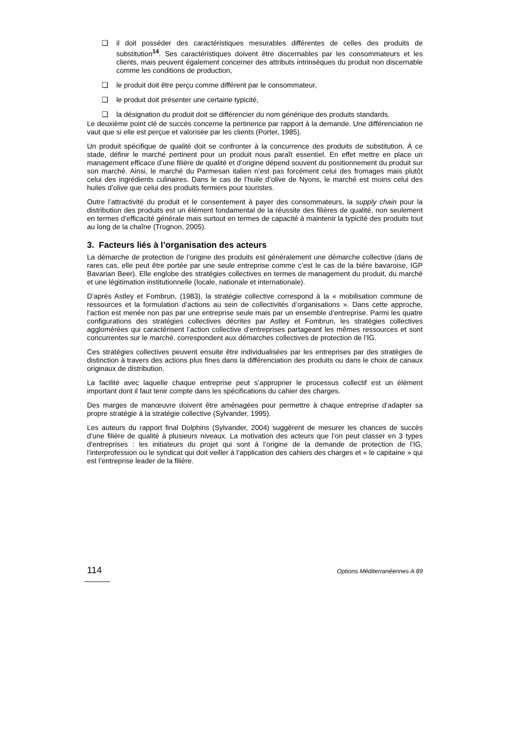❑ il doit posséder des caractéristiques mesurables différentes de celles des produits de substitution<sup>14</sup>. Ses caractéristiques doivent être discernables par les consommateurs et les clients, mais peuvent également concerner des attributs intrinsèques du produit non discernable comme les conditions de production,
❑ le produit doit être perçu comme différent par le consommateur,
❑ le produit doit présenter une certaine typicité,
❑ la désignation du produit doit se différencier du nom générique des produits standards.
Le deuxième point clé de succès concerne la pertinence par rapport à la demande. Une différenciation ne vaut que si elle est perçue et valorisée par les clients (Porter, 1985).
Un produit spécifique de qualité doit se confronter à la concurrence des produits de substitution. À ce stade, définir le marché pertinent pour un produit nous paraît essentiel. En effet mettre en place un management efficace d’une filière de qualité et d’origine dépend souvent du positionnement du produit sur son marché. Ainsi, le marché du Parmesan italien n’est pas forcément celui des fromages mais plutôt celui des ingrédients culinaires. Dans le cas de l’huile d’olive de Nyons, le marché est moins celui des huiles d’olive que celui des produits fermiers pour touristes.
Outre l’attractivité du produit et le consentement à payer des consommateurs, la supply chain pour la distribution des produits est un élément fondamental de la réussite des filières de qualité, non seulement en termes d’efficacité générale mais surtout en termes de capacité à maintenir la typicité des produits tout au long de la chaîne (Trognon, 2005).
3. Facteurs liés à l’organisation des acteurs
La démarche de protection de l’origine des produits est généralement une démarche collective (dans de rares cas, elle peut être portée par une seule entreprise comme c’est le cas de la bière bavaroise, IGP Bavarian Beer). Elle englobe des stratégies collectives en termes de management du produit, du marché et une légitimation institutionnelle (locale, nationale et internationale).
D’après Astley et Fombrun, (1983), la stratégie collective correspond à la « mobilisation commune de ressources et la formulation d’actions au sein de collectivités d’organisations ». Dans cette approche, l’action est menée non pas par une entreprise seule mais par un ensemble d’entreprise. Parmi les quatre configurations des stratégies collectives décrites par Astley et Fombrun, les stratégies collectives agglomérées qui caractérisent l’action collective d’entreprises partageant les mêmes ressources et sont concurrentes sur le marché, correspondent aux démarches collectives de protection de l’IG.
Ces stratégies collectives peuvent ensuite être individualisées par les entreprises par des stratégies de distinction à travers des actions plus fines dans la différenciation des produits ou dans le choix de canaux originaux de distribution.
La facilité avec laquelle chaque entreprise peut s’approprier le processus collectif est un élément important dont il faut tenir compte dans les spécifications du cahier des charges.
Des marges de manœuvre doivent être aménagées pour permettre à chaque entreprise d’adapter sa propre stratégie à la stratégie collective (Sylvander, 1995).
Les auteurs du rapport final Dolphins (Sylvander, 2004) suggèrent de mesurer les chances de succès d’une filière de qualité à plusieurs niveaux. La motivation des acteurs que l’on peut classer en 3 types d’entreprises : les initiateurs du projet qui sont à l’origine de la demande de protection de l’IG, l’interprofession ou le syndicat qui doit veiller à l’application des cahiers des charges et « le capitaine » qui est l’entreprise leader de la filière.
114 Options Méditerranéennes A 89